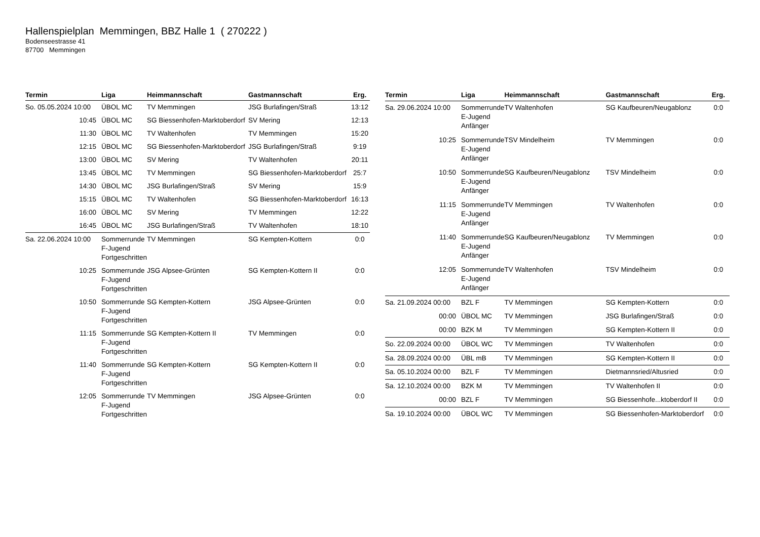Hallenspielplan Memmingen, BBZ Halle 1 ( 270222 )
Bodenseestrasse 41
87700 Memmingen
| Termin | Liga | Heimmannschaft | Gastmannschaft | Erg. |
| --- | --- | --- | --- | --- |
| So. 05.05.2024 10:00 | ÜBOL MC | TV Memmingen | JSG Burlafingen/Straß | 13:12 |
| 10:45 | ÜBOL MC | SG Biessenhofen-Marktoberdorf | SV Mering | 12:13 |
| 11:30 | ÜBOL MC | TV Waltenhofen | TV Memmingen | 15:20 |
| 12:15 | ÜBOL MC | SG Biessenhofen-Marktoberdorf | JSG Burlafingen/Straß | 9:19 |
| 13:00 | ÜBOL MC | SV Mering | TV Waltenhofen | 20:11 |
| 13:45 | ÜBOL MC | TV Memmingen | SG Biessenhofen-Marktoberdorf | 25:7 |
| 14:30 | ÜBOL MC | JSG Burlafingen/Straß | SV Mering | 15:9 |
| 15:15 | ÜBOL MC | TV Waltenhofen | SG Biessenhofen-Marktoberdorf | 16:13 |
| 16:00 | ÜBOL MC | SV Mering | TV Memmingen | 12:22 |
| 16:45 | ÜBOL MC | JSG Burlafingen/Straß | TV Waltenhofen | 18:10 |
| Sa. 22.06.2024 10:00 | Sommerrunde F-Jugend Fortgeschritten | TV Memmingen | SG Kempten-Kottern | 0:0 |
| 10:25 | Sommerrunde F-Jugend Fortgeschritten | JSG Alpsee-Grünten | SG Kempten-Kottern II | 0:0 |
| 10:50 | Sommerrunde F-Jugend Fortgeschritten | SG Kempten-Kottern | JSG Alpsee-Grünten | 0:0 |
| 11:15 | Sommerrunde F-Jugend Fortgeschritten | SG Kempten-Kottern II | TV Memmingen | 0:0 |
| 11:40 | Sommerrunde F-Jugend Fortgeschritten | SG Kempten-Kottern | SG Kempten-Kottern II | 0:0 |
| 12:05 | Sommerrunde F-Jugend Fortgeschritten | TV Memmingen | JSG Alpsee-Grünten | 0:0 |
| Termin | Liga | Heimmannschaft | Gastmannschaft | Erg. |
| --- | --- | --- | --- | --- |
| Sa. 29.06.2024 10:00 | Sommerrunde E-Jugend Anfänger | TV Waltenhofen | SG Kaufbeuren/Neugablonz | 0:0 |
| 10:25 | Sommerrunde E-Jugend Anfänger | TSV Mindelheim | TV Memmingen | 0:0 |
| 10:50 | Sommerrunde E-Jugend Anfänger | SG Kaufbeuren/Neugablonz | TSV Mindelheim | 0:0 |
| 11:15 | Sommerrunde E-Jugend Anfänger | TV Memmingen | TV Waltenhofen | 0:0 |
| 11:40 | Sommerrunde E-Jugend Anfänger | SG Kaufbeuren/Neugablonz | TV Memmingen | 0:0 |
| 12:05 | Sommerrunde E-Jugend Anfänger | TV Waltenhofen | TSV Mindelheim | 0:0 |
| Sa. 21.09.2024 00:00 | BZL F | TV Memmingen | SG Kempten-Kottern | 0:0 |
| 00:00 | ÜBOL MC | TV Memmingen | JSG Burlafingen/Straß | 0:0 |
| 00:00 | BZK M | TV Memmingen | SG Kempten-Kottern II | 0:0 |
| So. 22.09.2024 00:00 | ÜBOL WC | TV Memmingen | TV Waltenhofen | 0:0 |
| Sa. 28.09.2024 00:00 | ÜBL mB | TV Memmingen | SG Kempten-Kottern II | 0:0 |
| Sa. 05.10.2024 00:00 | BZL F | TV Memmingen | Dietmannsried/Altusried | 0:0 |
| Sa. 12.10.2024 00:00 | BZK M | TV Memmingen | TV Waltenhofen II | 0:0 |
| 00:00 | BZL F | TV Memmingen | SG Biessenhofe...ktoberdorf II | 0:0 |
| Sa. 19.10.2024 00:00 | ÜBOL WC | TV Memmingen | SG Biessenhofen-Marktoberdorf | 0:0 |